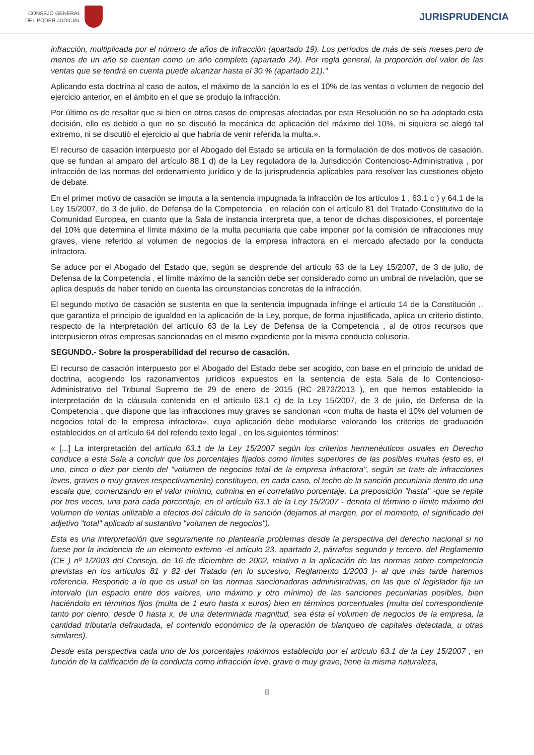CONSEJO GENERAL
DEL PODER JUDICIAL
JURISPRUDENCIA
infracción, multiplicada por el número de años de infracción (apartado 19). Los períodos de más de seis meses pero de menos de un año se cuentan como un año completo (apartado 24). Por regla general, la proporción del valor de las ventas que se tendrá en cuenta puede alcanzar hasta el 30 % (apartado 21)."
Aplicando esta doctrina al caso de autos, el máximo de la sanción lo es el 10% de las ventas o volumen de negocio del ejercicio anterior, en el ámbito en el que se produjo la infracción.
Por último es de resaltar que si bien en otros casos de empresas afectadas por esta Resolución no se ha adoptado esta decisión, ello es debido a que no se discutió la mecánica de aplicación del máximo del 10%, ni siquiera se alegó tal extremo, ni se discutió el ejercicio al que habría de venir referida la multa.».
El recurso de casación interpuesto por el Abogado del Estado se articula en la formulación de dos motivos de casación, que se fundan al amparo del artículo 88.1 d) de la Ley reguladora de la Jurisdicción Contencioso-Administrativa , por infracción de las normas del ordenamiento jurídico y de la jurisprudencia aplicables para resolver las cuestiones objeto de debate.
En el primer motivo de casación se imputa a la sentencia impugnada la infracción de los artículos 1 , 63.1 c ) y 64.1 de la Ley 15/2007, de 3 de julio, de Defensa de la Competencia , en relación con el artículo 81 del Tratado Constitutivo de la Comunidad Europea, en cuanto que la Sala de instancia interpreta que, a tenor de dichas disposiciones, el porcentaje del 10% que determina el límite máximo de la multa pecuniaria que cabe imponer por la comisión de infracciones muy graves, viene referido al volumen de negocios de la empresa infractora en el mercado afectado por la conducta infractora.
Se aduce por el Abogado del Estado que, según se desprende del artículo 63 de la Ley 15/2007, de 3 de julio, de Defensa de la Competencia , el límite máximo de la sanción debe ser considerado como un umbral de nivelación, que se aplica después de haber tenido en cuenta las circunstancias concretas de la infracción.
El segundo motivo de casación se sustenta en que la sentencia impugnada infringe el artículo 14 de la Constitución ,. que garantiza el principio de igualdad en la aplicación de la Ley, porque, de forma injustificada, aplica un criterio distinto, respecto de la interpretación del artículo 63 de la Ley de Defensa de la Competencia , al de otros recursos que interpusieron otras empresas sancionadas en el mismo expediente por la misma conducta colusoria.
SEGUNDO.- Sobre la prosperabilidad del recurso de casación.
El recurso de casación interpuesto por el Abogado del Estado debe ser acogido, con base en el principio de unidad de doctrina, acogiendo los razonamientos jurídicos expuestos en la sentencia de esta Sala de lo Contencioso-Administrativo del Tribunal Supremo de 29 de enero de 2015 (RC 2872/2013 ), en que hemos establecido la interpretación de la cláusula contenida en el artículo 63.1 c) de la Ley 15/2007, de 3 de julio, de Defensa de la Competencia , que dispone que las infracciones muy graves se sancionan «con multa de hasta el 10% del volumen de negocios total de la empresa infractora», cuya aplicación debe modularse valorando los criterios de graduación establecidos en el artículo 64 del referido texto legal , en los siguientes términos:
« [...] La interpretación del artículo 63.1 de la Ley 15/2007 según los criterios hermenéuticos usuales en Derecho conduce a esta Sala a concluir que los porcentajes fijados como límites superiores de las posibles multas (esto es, el uno, cinco o diez por ciento del "volumen de negocios total de la empresa infractora", según se trate de infracciones leves, graves o muy graves respectivamente) constituyen, en cada caso, el techo de la sanción pecuniaria dentro de una escala que, comenzando en el valor mínimo, culmina en el correlativo porcentaje. La preposición "hasta" -que se repite por tres veces, una para cada porcentaje, en el artículo 63.1 de la Ley 15/2007 - denota el término o límite máximo del volumen de ventas utilizable a efectos del cálculo de la sanción (dejamos al margen, por el momento, el significado del adjetivo "total" aplicado al sustantivo "volumen de negocios").
Esta es una interpretación que seguramente no plantearía problemas desde la perspectiva del derecho nacional si no fuese por la incidencia de un elemento externo -el artículo 23, apartado 2, párrafos segundo y tercero, del Reglamento (CE ) nº 1/2003 del Consejo, de 16 de diciembre de 2002, relativo a la aplicación de las normas sobre competencia previstas en los artículos 81 y 82 del Tratado (en lo sucesivo, Reglamento 1/2003 )- al que más tarde haremos referencia. Responde a lo que es usual en las normas sancionadoras administrativas, en las que el legislador fija un intervalo (un espacio entre dos valores, uno máximo y otro mínimo) de las sanciones pecuniarias posibles, bien haciéndolo en términos fijos (multa de 1 euro hasta x euros) bien en términos porcentuales (multa del correspondiente tanto por ciento, desde 0 hasta x, de una determinada magnitud, sea ésta el volumen de negocios de la empresa, la cantidad tributaria defraudada, el contenido económico de la operación de blanqueo de capitales detectada, u otras similares).
Desde esta perspectiva cada uno de los porcentajes máximos establecido por el artículo 63.1 de la Ley 15/2007 , en función de la calificación de la conducta como infracción leve, grave o muy grave, tiene la misma naturaleza,
8